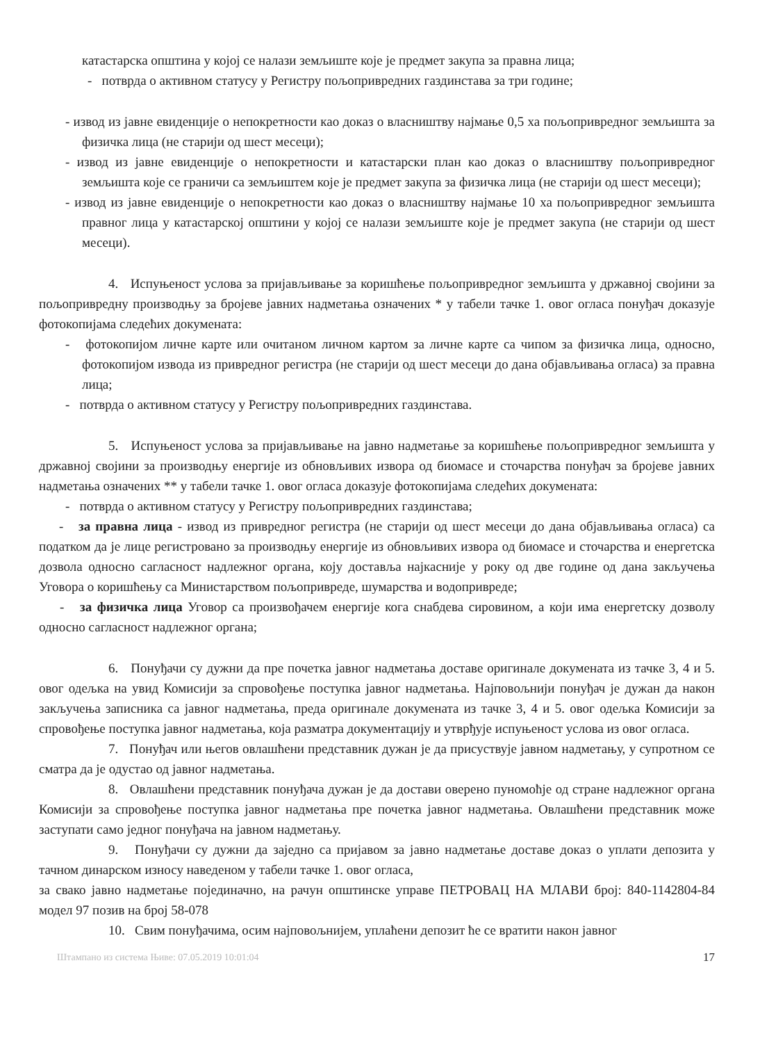катастарска општина у којој се налази земљиште које је предмет закупа за правна лица;
- потврда о активном статусу у Регистру пољопривредних газдинстава за три године;
- извод из јавне евиденције о непокретности као доказ о власништву најмање 0,5 ха пољопривредног земљишта за физичка лица (не старији од шест месеци);
- извод из јавне евиденције о непокретности и катастарски план као доказ о власништву пољопривредног земљишта које се граничи са земљиштем које је предмет закупа за физичка лица (не старији од шест месеци);
- извод из јавне евиденције о непокретности као доказ о власништву најмање 10 ха пољопривредног земљишта правног лица у катастарској општини у којој се налази земљиште које је предмет закупа (не старији од шест месеци).
4. Испуњеност услова за пријављивање за коришћење пољопривредног земљишта у државној својини за пољопривредну производњу за бројеве јавних надметања означених * у табели тачке 1. овог огласа понуђач доказује фотокопијама следећих докумената:
- фотокопијом личне карте или очитаном личном картом за личне карте са чипом за физичка лица, односно, фотокопијом извода из привредног регистра (не старији од шест месеци до дана објављивања огласа) за правна лица;
- потврда о активном статусу у Регистру пољопривредних газдинстава.
5. Испуњеност услова за пријављивање на јавно надметање за коришћење пољопривредног земљишта у државној својини за производњу енергије из обновљивих извора од биомасе и сточарства понуђач за бројеве јавних надметања означених ** у табели тачке 1. овог огласа доказује фотокопијама следећих докумената:
- потврда о активном статусу у Регистру пољопривредних газдинстава;
- за правна лица - извод из привредног регистра (не старији од шест месеци до дана објављивања огласа) са податком да је лице регистровано за производњу енергије из обновљивих извора од биомасе и сточарства и енергетска дозвола односно сагласност надлежног органа, коју доставља најкасније у року од две године од дана закључења Уговора о коришћењу са Министарством пољопривреде, шумарства и водопривреде;
- за физичка лица Уговор са произвођачем енергије кога снабдева сировином, а који има енергетску дозволу односно сагласност надлежног органа;
6. Понуђачи су дужни да пре почетка јавног надметања доставе оригинале докумената из тачке 3, 4 и 5. овог одељка на увид Комисији за спровођење поступка јавног надметања. Најповољнији понуђач је дужан да након закључења записника са јавног надметања, преда оригинале докумената из тачке 3, 4 и 5. овог одељка Комисији за спровођење поступка јавног надметања, која разматра документацију и утврђује испуњеност услова из овог огласа.
7. Понуђач или његов овлашћени представник дужан је да присуствује јавном надметању, у супротном се сматра да је одустао од јавног надметања.
8. Овлашћени представник понуђача дужан је да достави оверено пуномоћје од стране надлежног органа Комисији за спровођење поступка јавног надметања пре почетка јавног надметања. Овлашћени представник може заступати само једног понуђача на јавном надметању.
9. Понуђачи су дужни да заједно са пријавом за јавно надметање доставе доказ о уплати депозита у тачном динарском износу наведеном у табели тачке 1. овог огласа,
за свако јавно надметање појединачно, на рачун општинске управе ПЕТРОВАЦ НА МЛАВИ број: 840-1142804-84 модел 97 позив на број 58-078
10. Свим понуђачима, осим најповољнијем, уплаћени депозит ће се вратити након јавног
Штампано из система Њиве: 07.05.2019 10:01:04 17